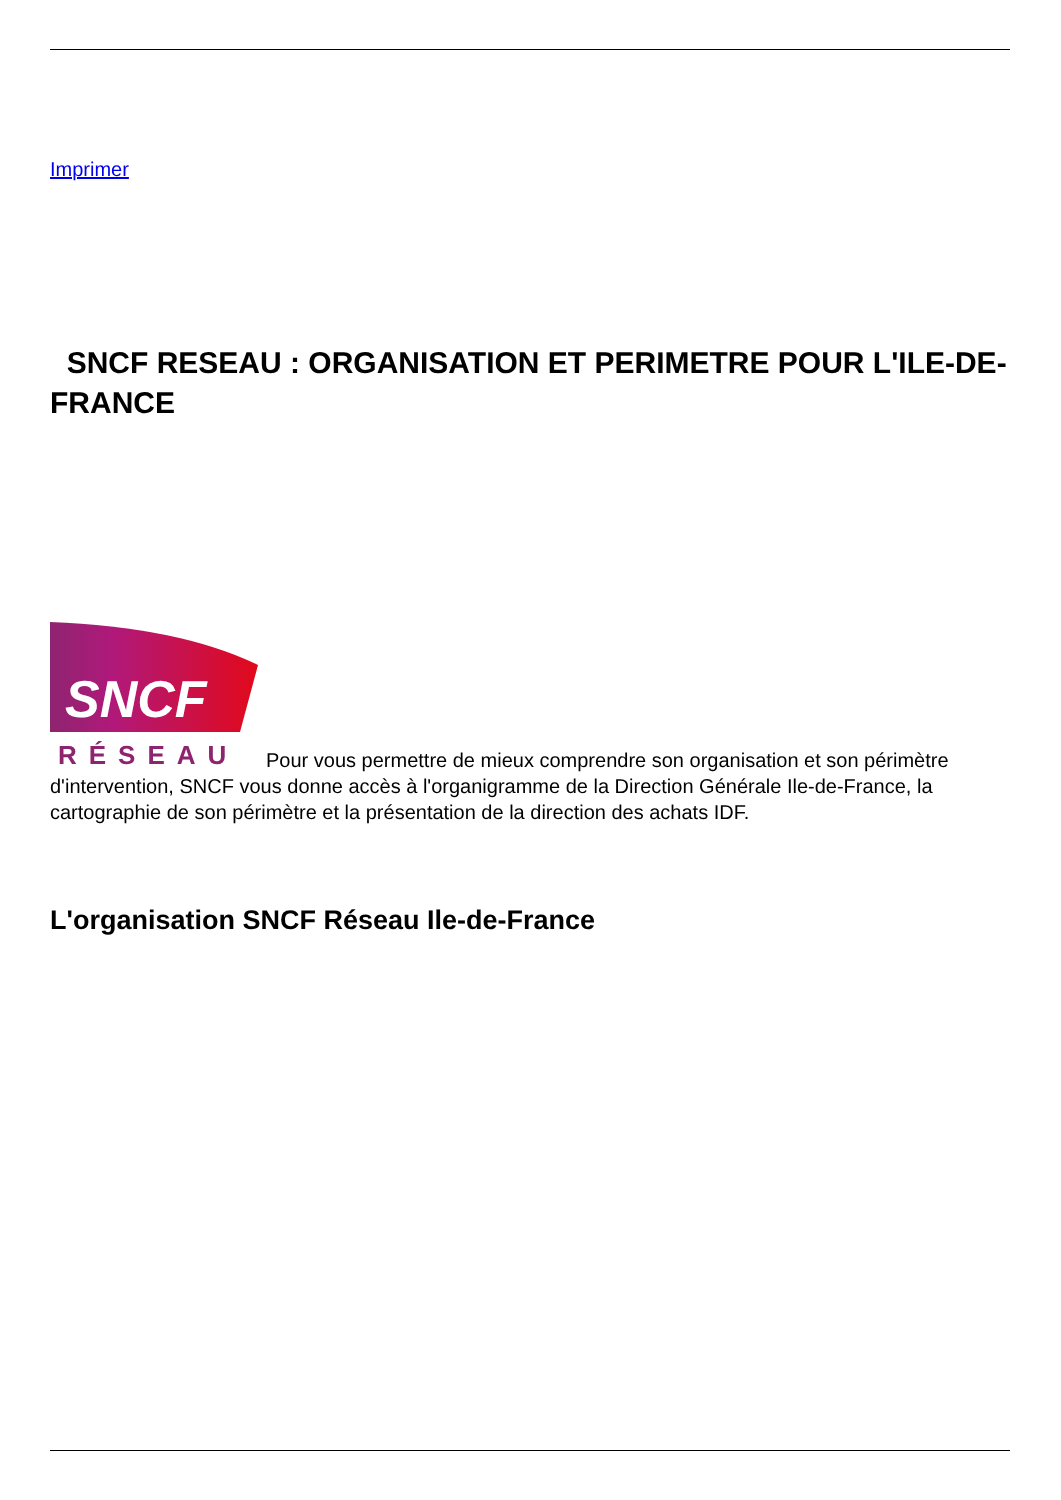Imprimer
SNCF RESEAU : ORGANISATION ET PERIMETRE POUR L'ILE-DE-FRANCE
SNCF
RÉSEAU
Pour vous permettre de mieux comprendre son organisation et son périmètre d'intervention, SNCF vous donne accès à l'organigramme de la Direction Générale Ile-de-France, la cartographie de son périmètre et la présentation de la direction des achats IDF.
L'organisation SNCF Réseau Ile-de-France